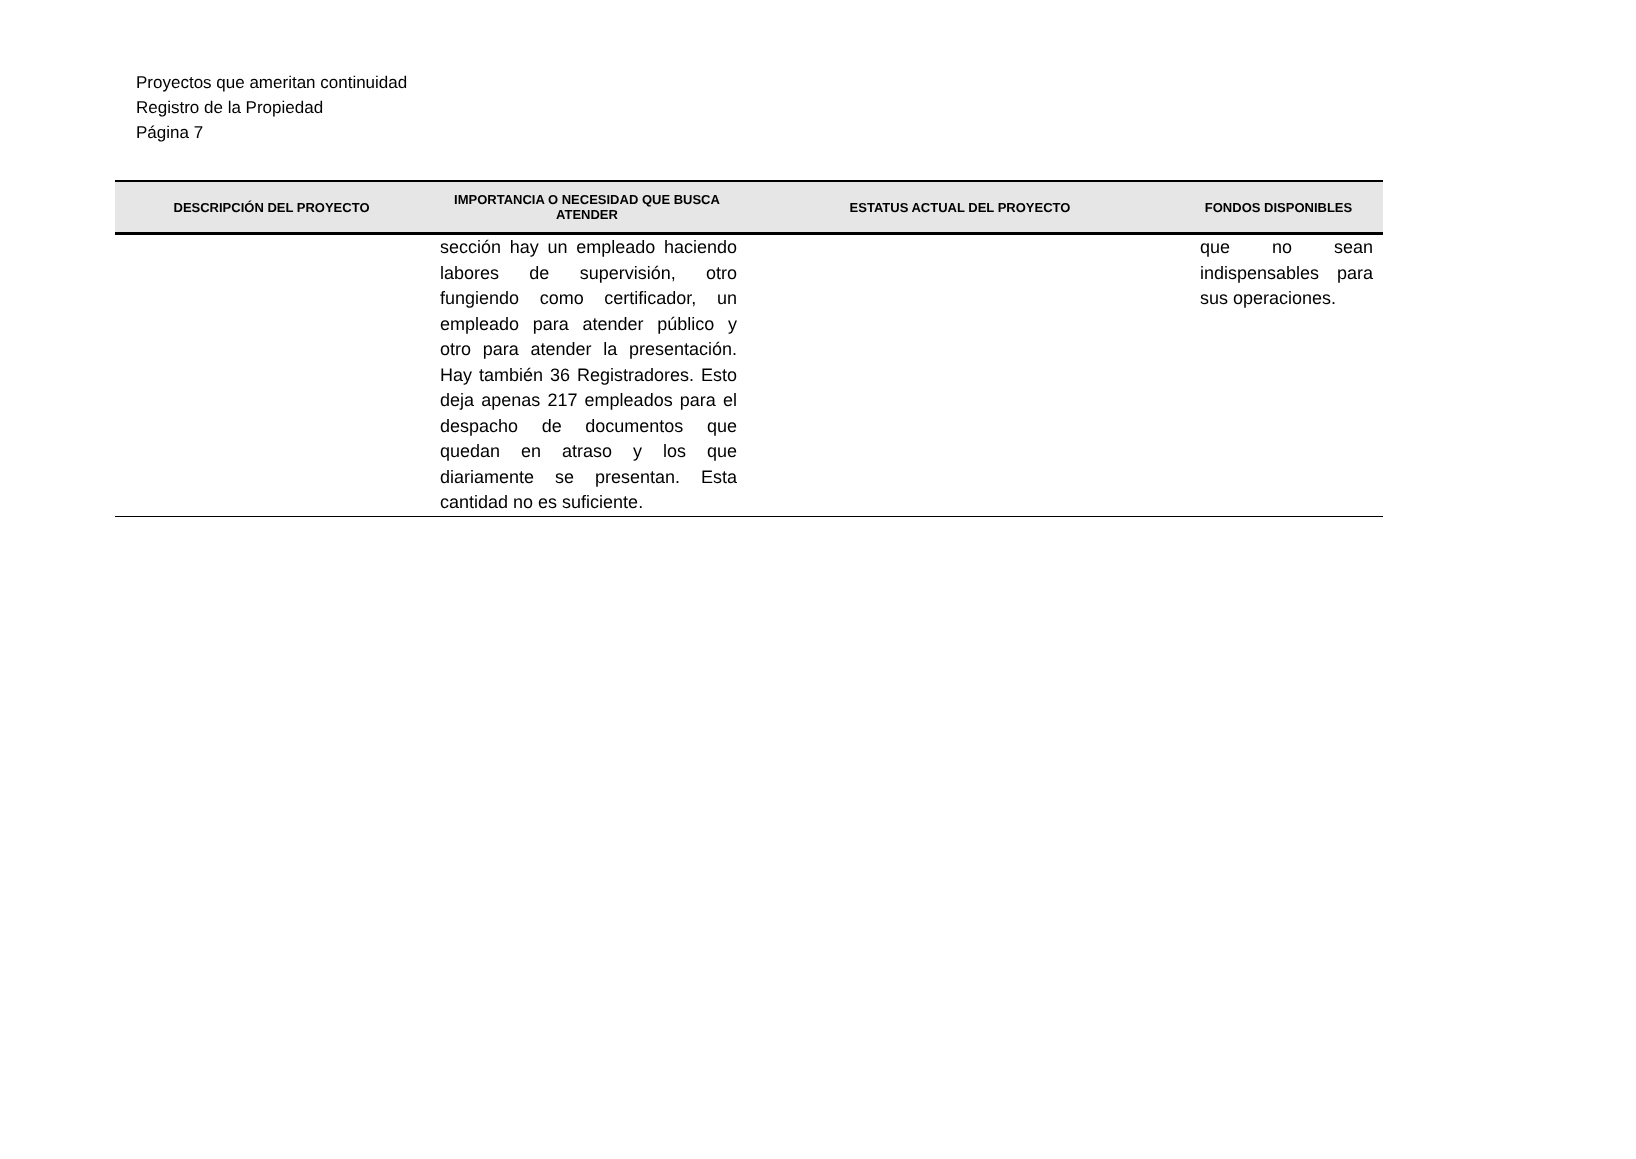Proyectos que ameritan continuidad
Registro de la Propiedad
Página 7
| DESCRIPCIÓN DEL PROYECTO | IMPORTANCIA O NECESIDAD QUE BUSCA ATENDER | ESTATUS ACTUAL DEL PROYECTO | FONDOS DISPONIBLES |
| --- | --- | --- | --- |
| | sección hay un empleado haciendo labores de supervisión, otro fungiendo como certificador, un empleado para atender público y otro para atender la presentación. Hay también 36 Registradores. Esto deja apenas 217 empleados para el despacho de documentos que quedan en atraso y los que diariamente se presentan. Esta cantidad no es suficiente. | | que no sean indispensables para sus operaciones. |